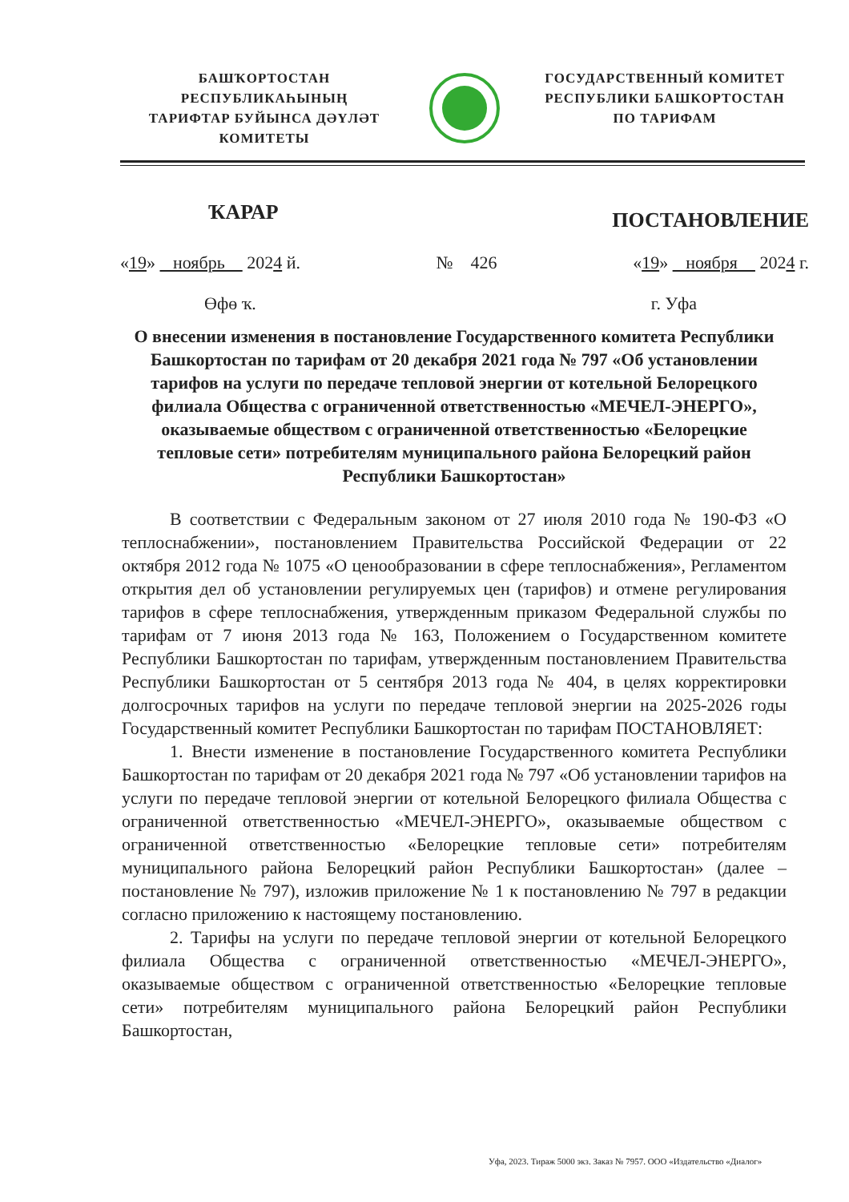БАШҠОРТОСТАН РЕСПУБЛИКАҺЫНЫҢ
ТАРИФТАР БУЙЫНСА ДӘҮЛӘТ
КОМИТЕТЫ
ГОСУДАРСТВЕННЫЙ КОМИТЕТ
РЕСПУБЛИКИ БАШКОРТОСТАН
ПО ТАРИФАМ
ҠАРАР ПОСТАНОВЛЕНИЕ
«19» ноябрь 2024 й. № 426 «19» ноября 2024 г.
Өфө ҡ. г. Уфа
О внесении изменения в постановление Государственного комитета Республики Башкортостан по тарифам от 20 декабря 2021 года № 797 «Об установлении тарифов на услуги по передаче тепловой энергии от котельной Белорецкого филиала Общества с ограниченной ответственностью «МЕЧЕЛ-ЭНЕРГО», оказываемые обществом с ограниченной ответственностью «Белорецкие тепловые сети» потребителям муниципального района Белорецкий район Республики Башкортостан»
В соответствии с Федеральным законом от 27 июля 2010 года № 190-ФЗ «О теплоснабжении», постановлением Правительства Российской Федерации от 22 октября 2012 года № 1075 «О ценообразовании в сфере теплоснабжения», Регламентом открытия дел об установлении регулируемых цен (тарифов) и отмене регулирования тарифов в сфере теплоснабжения, утвержденным приказом Федеральной службы по тарифам от 7 июня 2013 года № 163, Положением о Государственном комитете Республики Башкортостан по тарифам, утвержденным постановлением Правительства Республики Башкортостан от 5 сентября 2013 года № 404, в целях корректировки долгосрочных тарифов на услуги по передаче тепловой энергии на 2025-2026 годы Государственный комитет Республики Башкортостан по тарифам ПОСТАНОВЛЯЕТ:
1. Внести изменение в постановление Государственного комитета Республики Башкортостан по тарифам от 20 декабря 2021 года № 797 «Об установлении тарифов на услуги по передаче тепловой энергии от котельной Белорецкого филиала Общества с ограниченной ответственностью «МЕЧЕЛ-ЭНЕРГО», оказываемые обществом с ограниченной ответственностью «Белорецкие тепловые сети» потребителям муниципального района Белорецкий район Республики Башкортостан» (далее – постановление № 797), изложив приложение № 1 к постановлению № 797 в редакции согласно приложению к настоящему постановлению.
2. Тарифы на услуги по передаче тепловой энергии от котельной Белорецкого филиала Общества с ограниченной ответственностью «МЕЧЕЛ-ЭНЕРГО», оказываемые обществом с ограниченной ответственностью «Белорецкие тепловые сети» потребителям муниципального района Белорецкий район Республики Башкортостан,
Уфа, 2023. Тираж 5000 экз. Заказ № 7957. ООО «Издательство «Диалог»